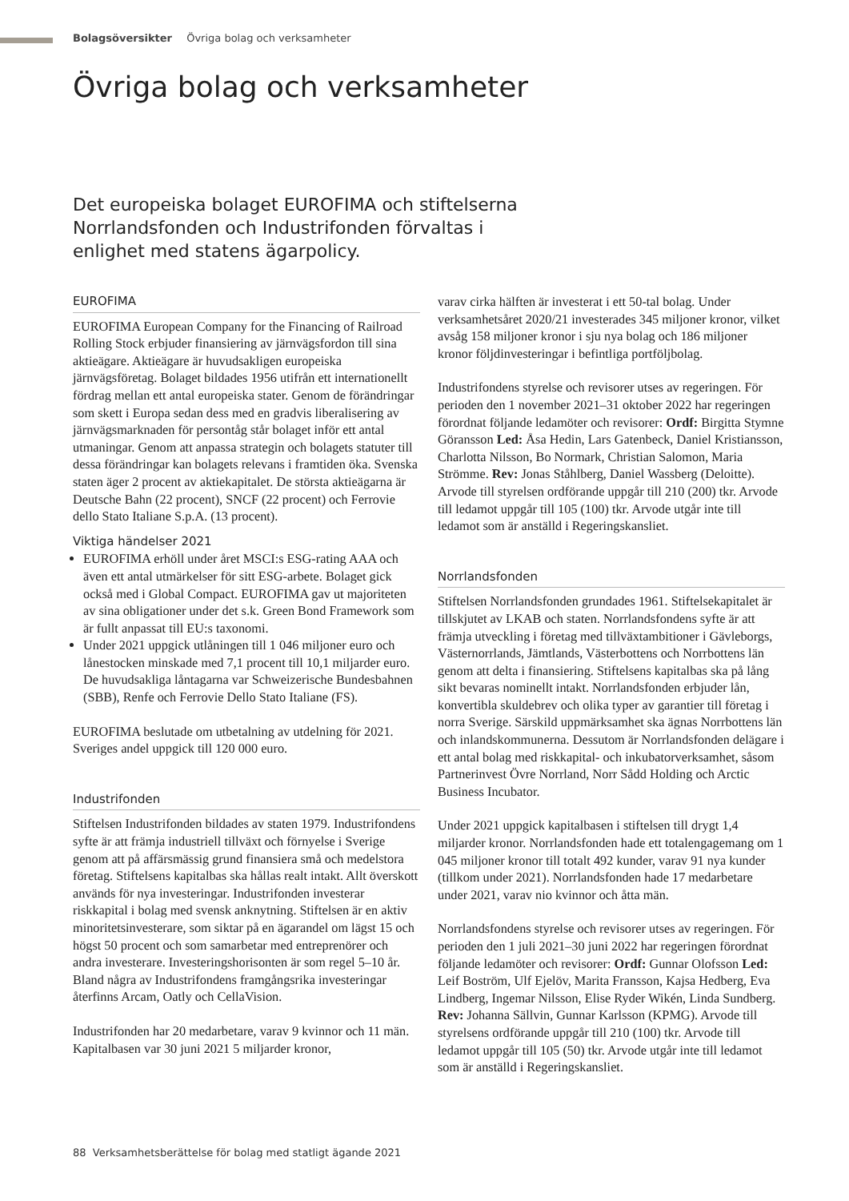Bolagsöversikter Övriga bolag och verksamheter
Övriga bolag och verksamheter
Det europeiska bolaget EUROFIMA och stiftelserna Norrlandsfonden och Industrifonden förvaltas i enlighet med statens ägarpolicy.
EUROFIMA
EUROFIMA European Company for the Financing of Railroad Rolling Stock erbjuder finansiering av järnvägsfordon till sina aktieägare. Aktieägare är huvudsakligen europeiska järnvägsföretag. Bolaget bildades 1956 utifrån ett internationellt fördrag mellan ett antal europeiska stater. Genom de förändringar som skett i Europa sedan dess med en gradvis liberalisering av järnvägsmarknaden för persontåg står bolaget inför ett antal utmaningar. Genom att anpassa strategin och bolagets statuter till dessa förändringar kan bolagets relevans i framtiden öka. Svenska staten äger 2 procent av aktiekapitalet. De största aktieägarna är Deutsche Bahn (22 procent), SNCF (22 procent) och Ferrovie dello Stato Italiane S.p.A. (13 procent).
Viktiga händelser 2021
EUROFIMA erhöll under året MSCI:s ESG-rating AAA och även ett antal utmärkelser för sitt ESG-arbete. Bolaget gick också med i Global Compact. EUROFIMA gav ut majoriteten av sina obligationer under det s.k. Green Bond Framework som är fullt anpassat till EU:s taxonomi.
Under 2021 uppgick utlåningen till 1 046 miljoner euro och lånestocken minskade med 7,1 procent till 10,1 miljarder euro. De huvudsakliga låntagarna var Schweizerische Bundesbahnen (SBB), Renfe och Ferrovie Dello Stato Italiane (FS).
EUROFIMA beslutade om utbetalning av utdelning för 2021. Sveriges andel uppgick till 120 000 euro.
Industrifonden
Stiftelsen Industrifonden bildades av staten 1979. Industrifondens syfte är att främja industriell tillväxt och förnyelse i Sverige genom att på affärsmässig grund finansiera små och medelstora företag. Stiftelsens kapitalbas ska hållas realt intakt. Allt överskott används för nya investeringar. Industrifonden investerar riskkapital i bolag med svensk anknytning. Stiftelsen är en aktiv minoritetsinvesterare, som siktar på en ägarandel om lägst 15 och högst 50 procent och som samarbetar med entreprenörer och andra investerare. Investeringshorisonten är som regel 5–10 år. Bland några av Industrifondens framgångsrika investeringar återfinns Arcam, Oatly och CellaVision.
Industrifonden har 20 medarbetare, varav 9 kvinnor och 11 män. Kapitalbasen var 30 juni 2021 5 miljarder kronor,
varav cirka hälften är investerat i ett 50-tal bolag. Under verksamhetsåret 2020/21 investerades 345 miljoner kronor, vilket avsåg 158 miljoner kronor i sju nya bolag och 186 miljoner kronor följdinvesteringar i befintliga portföljbolag.
Industrifondens styrelse och revisorer utses av regeringen. För perioden den 1 november 2021–31 oktober 2022 har regeringen förordnat följande ledamöter och revisorer: Ordf: Birgitta Stymne Göransson Led: Åsa Hedin, Lars Gatenbeck, Daniel Kristiansson, Charlotta Nilsson, Bo Normark, Christian Salomon, Maria Strömme. Rev: Jonas Ståhlberg, Daniel Wassberg (Deloitte). Arvode till styrelsen ordförande uppgår till 210 (200) tkr. Arvode till ledamot uppgår till 105 (100) tkr. Arvode utgår inte till ledamot som är anställd i Regeringskansliet.
Norrlandsfonden
Stiftelsen Norrlandsfonden grundades 1961. Stiftelsekapitalet är tillskjutet av LKAB och staten. Norrlandsfondens syfte är att främja utveckling i företag med tillväxtambitioner i Gävleborgs, Västernorrlands, Jämtlands, Västerbottens och Norrbottens län genom att delta i finansiering. Stiftelsens kapitalbas ska på lång sikt bevaras nominellt intakt. Norrlandsfonden erbjuder lån, konvertibla skuldebrev och olika typer av garantier till företag i norra Sverige. Särskild uppmärksamhet ska ägnas Norrbottens län och inlandskommunerna. Dessutom är Norrlandsfonden delägare i ett antal bolag med riskkapital- och inkubatorverksamhet, såsom Partnerinvest Övre Norrland, Norr Sådd Holding och Arctic Business Incubator.
Under 2021 uppgick kapitalbasen i stiftelsen till drygt 1,4 miljarder kronor. Norrlandsfonden hade ett totalengagemang om 1 045 miljoner kronor till totalt 492 kunder, varav 91 nya kunder (tillkom under 2021). Norrlandsfonden hade 17 medarbetare under 2021, varav nio kvinnor och åtta män.
Norrlandsfondens styrelse och revisorer utses av regeringen. För perioden den 1 juli 2021–30 juni 2022 har regeringen förordnat följande ledamöter och revisorer: Ordf: Gunnar Olofsson Led: Leif Boström, Ulf Ejelöv, Marita Fransson, Kajsa Hedberg, Eva Lindberg, Ingemar Nilsson, Elise Ryder Wikén, Linda Sundberg. Rev: Johanna Sällvin, Gunnar Karlsson (KPMG). Arvode till styrelsens ordförande uppgår till 210 (100) tkr. Arvode till ledamot uppgår till 105 (50) tkr. Arvode utgår inte till ledamot som är anställd i Regeringskansliet.
88 Verksamhetsberättelse för bolag med statligt ägande 2021